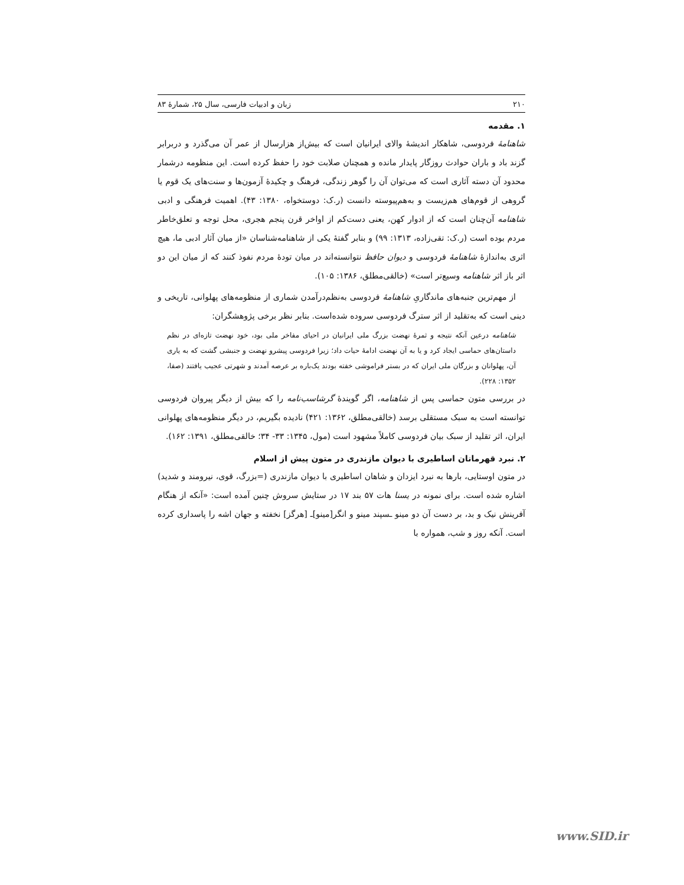۲۱۰ زبان و ادبیات فارسی، سال ۲۵، شمارهٔ ۸۳
۱. مقدمه
شاهنامهٔ فردوسی، شاهکار اندیشهٔ والای ایرانیان است که بیش‌از هزارسال از عمر آن می‌گذرد و دربرابر گزند باد و باران حوادث روزگار پایدار مانده و همچنان صلابت خود را حفظ کرده است. این منظومه درشمار محدود آن دسته آثاری است که می‌توان آن را گوهر زندگی، فرهنگ و چکیدهٔ آزمون‌ها و سنت‌های یک قوم یا گروهی از قوم‌های هم‌زیست و به‌هم‌پیوسته دانست (ر.ک: دوستخواه، ۱۳۸۰: ۴۳). اهمیت فرهنگی و ادبی شاهنامه آن‌چنان است که از ادوار کهن، یعنی دست‌کم از اواخر قرن پنجم هجری، محل توجه و تعلق‌خاطر مردم بوده است (ر.ک: تقی‌زاده، ۱۳۱۳: ۹۹) و بنابر گفتهٔ یکی از شاهنامه‌شناسان «از میان آثار ادبی ما، هیچ اثری به‌اندازهٔ شاهنامهٔ فردوسی و دیوان حافظ نتوانسته‌اند در میان تودهٔ مردم نفوذ کنند که از میان این دو اثر باز اثر شاهنامه وسیع‌تر است» (خالقی‌مطلق، ۱۳۸۶: ۱۰۵).
از مهم‌ترین جنبه‌های ماندگاریِ شاهنامهٔ فردوسی به‌نظم‌درآمدن شماری از منظومه‌های پهلوانی، تاریخی و دینی است که به‌تقلید از اثر سترگ فردوسی سروده شده‌است. بنابر نظر برخی پژوهشگران:
شاهنامه درعین آنکه نتیجه و ثمرهٔ نهضت بزرگ ملی ایرانیان در احیای مفاخر ملی بود، خود نهضت تازه‌ای در نظم داستان‌های حماسی ایجاد کرد و یا به آن نهضت ادامهٔ حیات داد؛ زیرا فردوسی پیشرو نهضت و جنبشی گشت که به یاری آن، پهلوانان و بزرگان ملی ایران که در بستر فراموشی خفته بودند یک‌باره بر عرصه آمدند و شهرتی عجیب یافتند (صفا، ۱۳۵۲: ۲۲۸).
در بررسی متون حماسی پس از شاهنامه، اگر گویندهٔ گرشاسب‌نامه را که بیش از دیگر پیروان فردوسی توانسته است به سبک مستقلی برسد (خالقی‌مطلق، ۱۳۶۲: ۴۲۱) نادیده بگیریم، در دیگر منظومه‌های پهلوانی ایران، اثر تقلید از سبک بیان فردوسی کاملاً مشهود است (مول، ۱۳۴۵: ۳۳- ۳۴؛ خالقی‌مطلق، ۱۳۹۱: ۱۶۲).
۲. نبرد قهرمانان اساطیری با دیوان مازندری در متون پیش از اسلام
در متون اوستایی، بارها به نبرد ایزدان و شاهان اساطیری با دیوان مازندری (=بزرگ، قوی، نیرومند و شدید) اشاره شده است. برای نمونه در یسنا هات ۵۷ بند ۱۷ در ستایش سروش چنین آمده است: «آنکه از هنگام آفرینش نیک و بد، بر دست آن دو مینو ـسپند مینو و انگر[مینو]ـ [هرگز] نخفته و جهان اشه را پاسداری کرده است. آنکه روز و شب، همواره با
www.SID.ir